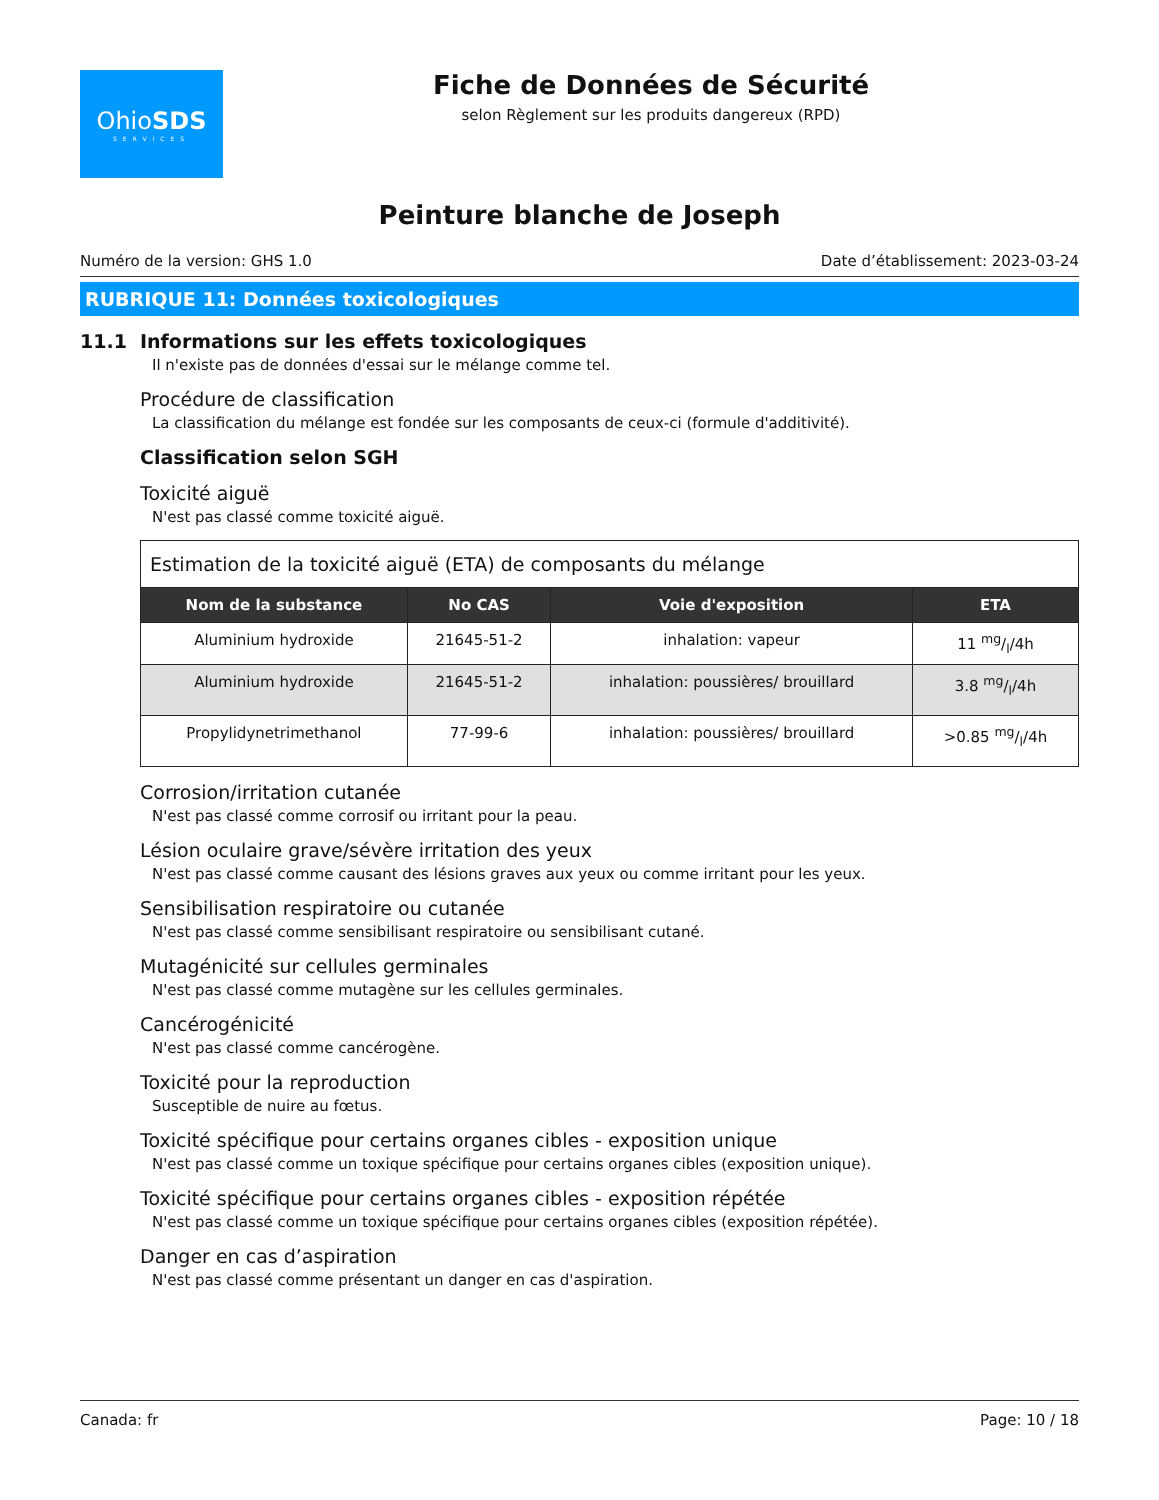OhioSDS
SERVICES
Fiche de Données de Sécurité
selon Règlement sur les produits dangereux (RPD)
Peinture blanche de Joseph
Numéro de la version: GHS 1.0 Date d’établissement: 2023-03-24
RUBRIQUE 11: Données toxicologiques
11.1 Informations sur les effets toxicologiques
Il n'existe pas de données d'essai sur le mélange comme tel.
Procédure de classification
La classification du mélange est fondée sur les composants de ceux-ci (formule d'additivité).
Classification selon SGH
Toxicité aiguë
N'est pas classé comme toxicité aiguë.
| Estimation de la toxicité aiguë (ETA) de composants du mélange | | | |
| --- | --- | --- | --- |
| Nom de la substance | No CAS | Voie d'exposition | ETA |
| Aluminium hydroxide | 21645-51-2 | inhalation: vapeur | 11 mg/l/4h |
| Aluminium hydroxide | 21645-51-2 | inhalation: poussières/ brouillard | 3.8 mg/l/4h |
| Propylidynetrimethanol | 77-99-6 | inhalation: poussières/ brouillard | >0.85 mg/l/4h |
Corrosion/irritation cutanée
N'est pas classé comme corrosif ou irritant pour la peau.
Lésion oculaire grave/sévère irritation des yeux
N'est pas classé comme causant des lésions graves aux yeux ou comme irritant pour les yeux.
Sensibilisation respiratoire ou cutanée
N'est pas classé comme sensibilisant respiratoire ou sensibilisant cutané.
Mutagénicité sur cellules germinales
N'est pas classé comme mutagène sur les cellules germinales.
Cancérogénicité
N'est pas classé comme cancérogène.
Toxicité pour la reproduction
Susceptible de nuire au fœtus.
Toxicité spécifique pour certains organes cibles - exposition unique
N'est pas classé comme un toxique spécifique pour certains organes cibles (exposition unique).
Toxicité spécifique pour certains organes cibles - exposition répétée
N'est pas classé comme un toxique spécifique pour certains organes cibles (exposition répétée).
Danger en cas d’aspiration
N'est pas classé comme présentant un danger en cas d'aspiration.
Canada: fr Page: 10 / 18